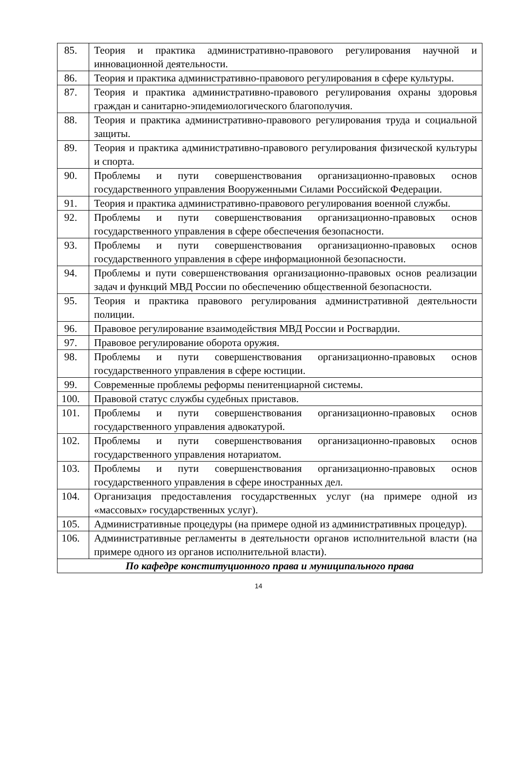| 85. | Теория и практика административно-правового регулирования научной и инновационной деятельности. |
| 86. | Теория и практика административно-правового регулирования в сфере культуры. |
| 87. | Теория и практика административно-правового регулирования охраны здоровья граждан и санитарно-эпидемиологического благополучия. |
| 88. | Теория и практика административно-правового регулирования труда и социальной защиты. |
| 89. | Теория и практика административно-правового регулирования физической культуры и спорта. |
| 90. | Проблемы и пути совершенствования организационно-правовых основ государственного управления Вооруженными Силами Российской Федерации. |
| 91. | Теория и практика административно-правового регулирования военной службы. |
| 92. | Проблемы и пути совершенствования организационно-правовых основ государственного управления в сфере обеспечения безопасности. |
| 93. | Проблемы и пути совершенствования организационно-правовых основ государственного управления в сфере информационной безопасности. |
| 94. | Проблемы и пути совершенствования организационно-правовых основ реализации задач и функций МВД России по обеспечению общественной безопасности. |
| 95. | Теория и практика правового регулирования административной деятельности полиции. |
| 96. | Правовое регулирование взаимодействия МВД России и Росгвардии. |
| 97. | Правовое регулирование оборота оружия. |
| 98. | Проблемы и пути совершенствования организационно-правовых основ государственного управления в сфере юстиции. |
| 99. | Современные проблемы реформы пенитенциарной системы. |
| 100. | Правовой статус службы судебных приставов. |
| 101. | Проблемы и пути совершенствования организационно-правовых основ государственного управления адвокатурой. |
| 102. | Проблемы и пути совершенствования организационно-правовых основ государственного управления нотариатом. |
| 103. | Проблемы и пути совершенствования организационно-правовых основ государственного управления в сфере иностранных дел. |
| 104. | Организация предоставления государственных услуг (на примере одной из «массовых» государственных услуг). |
| 105. | Административные процедуры (на примере одной из административных процедур). |
| 106. | Административные регламенты в деятельности органов исполнительной власти (на примере одного из органов исполнительной власти). |
| По кафедре конституционного права и муниципального права | |
14